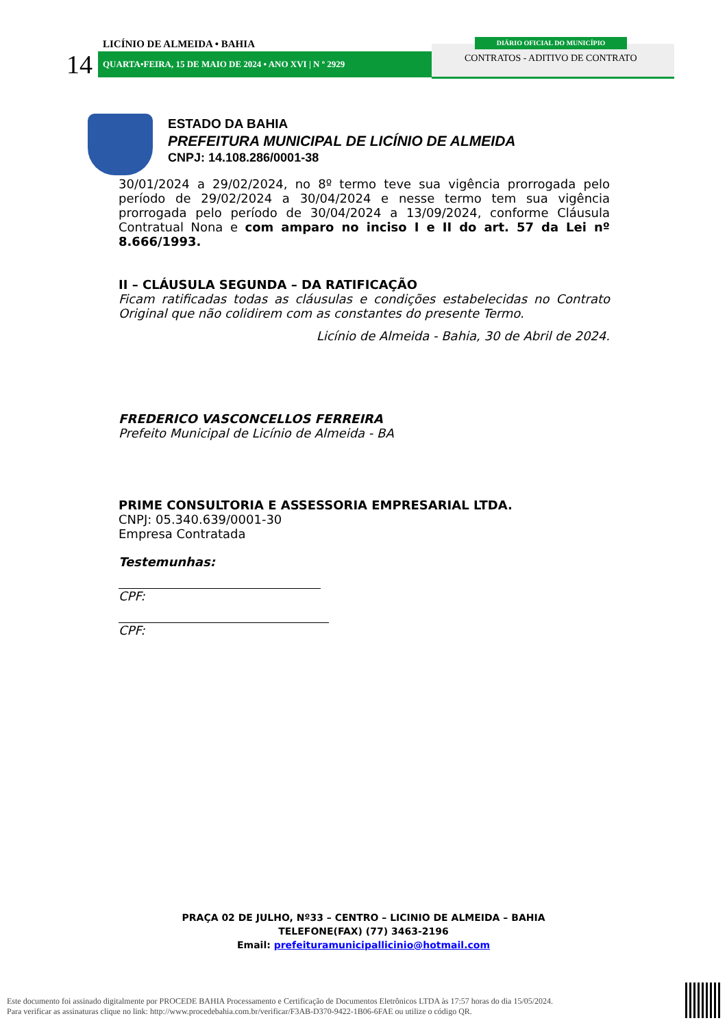LICÍNIO DE ALMEIDA • BAHIA
14 QUARTA•FEIRA, 15 DE MAIO DE 2024 • ANO XVI | N º 2929
DIÁRIO OFICIAL DO MUNICÍPIO
CONTRATOS - ADITIVO DE CONTRATO
ESTADO DA BAHIA
PREFEITURA MUNICIPAL DE LICÍNIO DE ALMEIDA
CNPJ: 14.108.286/0001-38
30/01/2024 a 29/02/2024, no 8º termo teve sua vigência prorrogada pelo período de 29/02/2024 a 30/04/2024 e nesse termo tem sua vigência prorrogada pelo período de 30/04/2024 a 13/09/2024, conforme Cláusula Contratual Nona e com amparo no inciso I e II do art. 57 da Lei nº 8.666/1993.
II – CLÁUSULA SEGUNDA – DA RATIFICAÇÃO
Ficam ratificadas todas as cláusulas e condições estabelecidas no Contrato Original que não colidirem com as constantes do presente Termo.
Licínio de Almeida - Bahia, 30 de Abril de 2024.
FREDERICO VASCONCELLOS FERREIRA
Prefeito Municipal de Licínio de Almeida - BA
PRIME CONSULTORIA E ASSESSORIA EMPRESARIAL LTDA.
CNPJ: 05.340.639/0001-30
Empresa Contratada
Testemunhas:
CPF:
CPF:
PRAÇA 02 DE JULHO, Nº33 – CENTRO – LICINIO DE ALMEIDA – BAHIA
TELEFONE(FAX) (77) 3463-2196
Email: prefeituramunicipallicinio@hotmail.com
Este documento foi assinado digitalmente por PROCEDE BAHIA Processamento e Certificação de Documentos Eletrônicos LTDA às 17:57 horas do dia 15/05/2024.
Para verificar as assinaturas clique no link: http://www.procedebahia.com.br/verificar/F3AB-D370-9422-1B06-6FAE ou utilize o código QR.